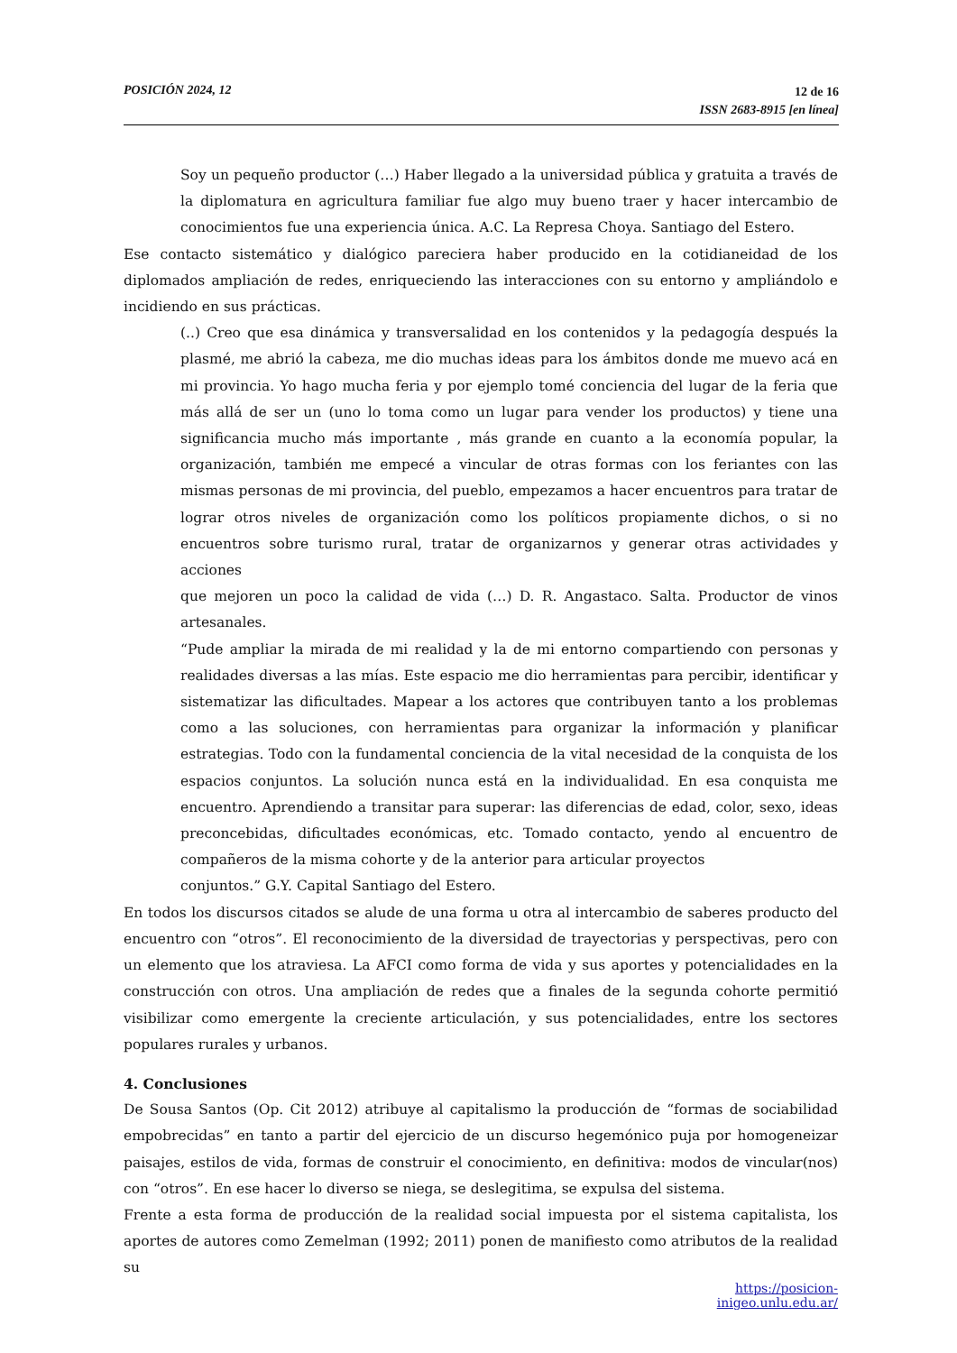POSICIÓN 2024, 12
12 de 16
ISSN 2683-8915 [en línea]
Soy un pequeño productor (…) Haber llegado a la universidad pública y gratuita a través de la diplomatura en agricultura familiar fue algo muy bueno traer y hacer intercambio de conocimientos fue una experiencia única. A.C. La Represa Choya. Santiago del Estero.
Ese contacto sistemático y dialógico pareciera haber producido en la cotidianeidad de los diplomados ampliación de redes, enriqueciendo las interacciones con su entorno y ampliándolo e incidiendo en sus prácticas.
(..) Creo que esa dinámica y transversalidad en los contenidos y la pedagogía después la plasmé, me abrió la cabeza, me dio muchas ideas para los ámbitos donde me muevo acá en mi provincia. Yo hago mucha feria y por ejemplo tomé conciencia del lugar de la feria que más allá de ser un (uno lo toma como un lugar para vender los productos) y tiene una significancia mucho más importante , más grande en cuanto a la economía popular, la organización, también me empecé a vincular de otras formas con los feriantes con las mismas personas de mi provincia, del pueblo, empezamos a hacer encuentros para tratar de lograr otros niveles de organización como los políticos propiamente dichos, o si no encuentros sobre turismo rural, tratar de organizarnos y generar otras actividades y acciones
que mejoren un poco la calidad de vida (…) D. R. Angastaco. Salta. Productor de vinos artesanales.
“Pude ampliar la mirada de mi realidad y la de mi entorno compartiendo con personas y realidades diversas a las mías. Este espacio me dio herramientas para percibir, identificar y sistematizar las dificultades. Mapear a los actores que contribuyen tanto a los problemas como a las soluciones, con herramientas para organizar la información y planificar estrategias. Todo con la fundamental conciencia de la vital necesidad de la conquista de los espacios conjuntos. La solución nunca está en la individualidad. En esa conquista me encuentro. Aprendiendo a transitar para superar: las diferencias de edad, color, sexo, ideas preconcebidas, dificultades económicas, etc. Tomado contacto, yendo al encuentro de compañeros de la misma cohorte y de la anterior para articular proyectos
conjuntos.” G.Y. Capital Santiago del Estero.
En todos los discursos citados se alude de una forma u otra al intercambio de saberes producto del encuentro con “otros”. El reconocimiento de la diversidad de trayectorias y perspectivas, pero con un elemento que los atraviesa. La AFCI como forma de vida y sus aportes y potencialidades en la construcción con otros. Una ampliación de redes que a finales de la segunda cohorte permitió visibilizar como emergente la creciente articulación, y sus potencialidades, entre los sectores populares rurales y urbanos.
4. Conclusiones
De Sousa Santos (Op. Cit 2012) atribuye al capitalismo la producción de “formas de sociabilidad empobrecidas” en tanto a partir del ejercicio de un discurso hegemónico puja por homogeneizar paisajes, estilos de vida, formas de construir el conocimiento, en definitiva: modos de vincular(nos) con “otros”. En ese hacer lo diverso se niega, se deslegitima, se expulsa del sistema.
Frente a esta forma de producción de la realidad social impuesta por el sistema capitalista, los aportes de autores como Zemelman (1992; 2011) ponen de manifiesto como atributos de la realidad su
https://posicion-inigeo.unlu.edu.ar/